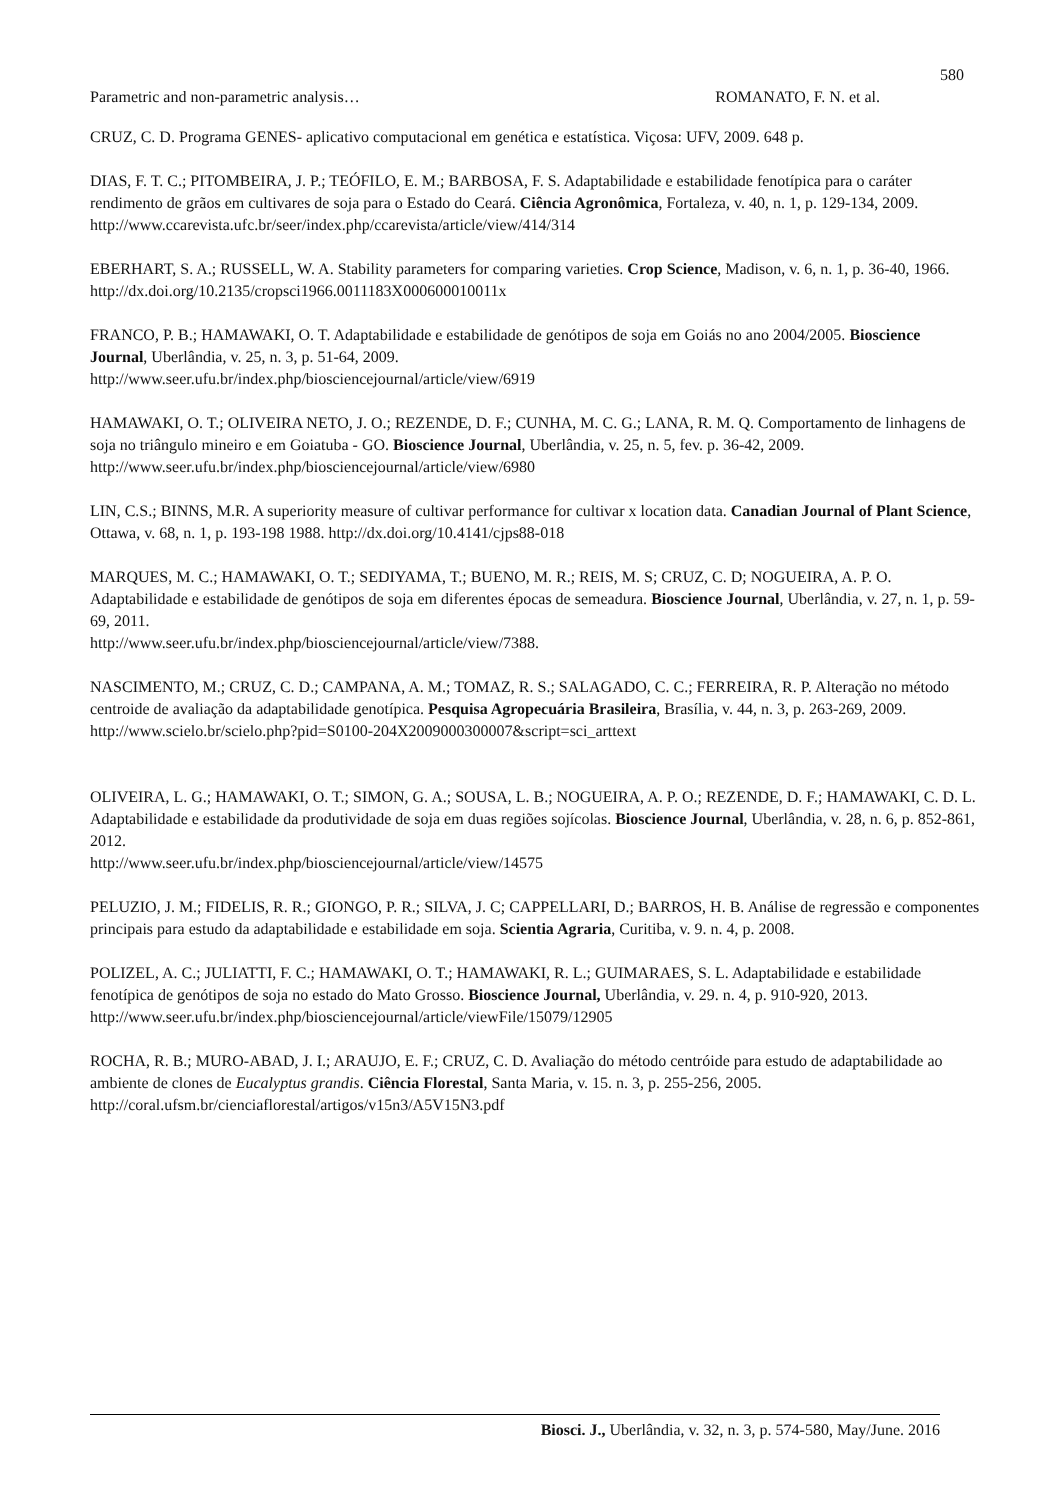580
Parametric and non-parametric analysis… ROMANATO, F. N. et al.
CRUZ, C. D. Programa GENES- aplicativo computacional em genética e estatística. Viçosa: UFV, 2009. 648 p.
DIAS, F. T. C.; PITOMBEIRA, J. P.; TEÓFILO, E. M.; BARBOSA, F. S. Adaptabilidade e estabilidade fenotípica para o caráter rendimento de grãos em cultivares de soja para o Estado do Ceará. Ciência Agronômica, Fortaleza, v. 40, n. 1, p. 129-134, 2009.
http://www.ccarevista.ufc.br/seer/index.php/ccarevista/article/view/414/314
EBERHART, S. A.; RUSSELL, W. A. Stability parameters for comparing varieties. Crop Science, Madison, v. 6, n. 1, p. 36-40, 1966. http://dx.doi.org/10.2135/cropsci1966.0011183X000600010011x
FRANCO, P. B.; HAMAWAKI, O. T. Adaptabilidade e estabilidade de genótipos de soja em Goiás no ano 2004/2005. Bioscience Journal, Uberlândia, v. 25, n. 3, p. 51-64, 2009.
http://www.seer.ufu.br/index.php/biosciencejournal/article/view/6919
HAMAWAKI, O. T.; OLIVEIRA NETO, J. O.; REZENDE, D. F.; CUNHA, M. C. G.; LANA, R. M. Q. Comportamento de linhagens de soja no triângulo mineiro e em Goiatuba - GO. Bioscience Journal, Uberlândia, v. 25, n. 5, fev. p. 36-42, 2009.
http://www.seer.ufu.br/index.php/biosciencejournal/article/view/6980
LIN, C.S.; BINNS, M.R. A superiority measure of cultivar performance for cultivar x location data. Canadian Journal of Plant Science, Ottawa, v. 68, n. 1, p. 193-198 1988. http://dx.doi.org/10.4141/cjps88-018
MARQUES, M. C.; HAMAWAKI, O. T.; SEDIYAMA, T.; BUENO, M. R.; REIS, M. S; CRUZ, C. D; NOGUEIRA, A. P. O. Adaptabilidade e estabilidade de genótipos de soja em diferentes épocas de semeadura. Bioscience Journal, Uberlândia, v. 27, n. 1, p. 59-69, 2011.
http://www.seer.ufu.br/index.php/biosciencejournal/article/view/7388.
NASCIMENTO, M.; CRUZ, C. D.; CAMPANA, A. M.; TOMAZ, R. S.; SALAGADO, C. C.; FERREIRA, R. P. Alteração no método centroide de avaliação da adaptabilidade genotípica. Pesquisa Agropecuária Brasileira, Brasília, v. 44, n. 3, p. 263-269, 2009. http://www.scielo.br/scielo.php?pid=S0100-204X2009000300007&script=sci_arttext
OLIVEIRA, L. G.; HAMAWAKI, O. T.; SIMON, G. A.; SOUSA, L. B.; NOGUEIRA, A. P. O.; REZENDE, D. F.; HAMAWAKI, C. D. L. Adaptabilidade e estabilidade da produtividade de soja em duas regiões sojícolas. Bioscience Journal, Uberlândia, v. 28, n. 6, p. 852-861, 2012.
http://www.seer.ufu.br/index.php/biosciencejournal/article/view/14575
PELUZIO, J. M.; FIDELIS, R. R.; GIONGO, P. R.; SILVA, J. C; CAPPELLARI, D.; BARROS, H. B. Análise de regressão e componentes principais para estudo da adaptabilidade e estabilidade em soja. Scientia Agraria, Curitiba, v. 9. n. 4, p. 2008.
POLIZEL, A. C.; JULIATTI, F. C.; HAMAWAKI, O. T.; HAMAWAKI, R. L.; GUIMARAES, S. L. Adaptabilidade e estabilidade fenotípica de genótipos de soja no estado do Mato Grosso. Bioscience Journal, Uberlândia, v. 29. n. 4, p. 910-920, 2013.
http://www.seer.ufu.br/index.php/biosciencejournal/article/viewFile/15079/12905
ROCHA, R. B.; MURO-ABAD, J. I.; ARAUJO, E. F.; CRUZ, C. D. Avaliação do método centróide para estudo de adaptabilidade ao ambiente de clones de Eucalyptus grandis. Ciência Florestal, Santa Maria, v. 15. n. 3, p. 255-256, 2005. http://coral.ufsm.br/cienciaflorestal/artigos/v15n3/A5V15N3.pdf
Biosci. J., Uberlândia, v. 32, n. 3, p. 574-580, May/June. 2016